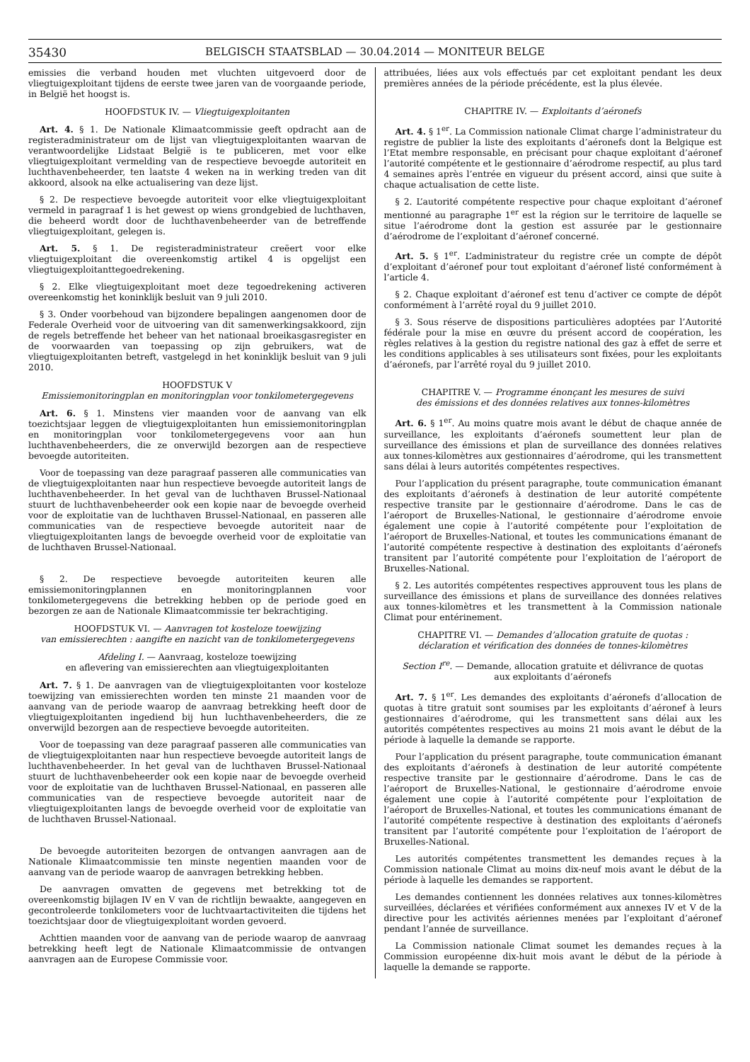35430 BELGISCH STAATSBLAD — 30.04.2014 — MONITEUR BELGE
emissies die verband houden met vluchten uitgevoerd door de vliegtuigexploitant tijdens de eerste twee jaren van de voorgaande periode, in België het hoogst is.
HOOFDSTUK IV. — Vliegtuigexploitanten
Art. 4. § 1. De Nationale Klimaatcommissie geeft opdracht aan de registeradministrateur om de lijst van vliegtuigexploitanten waarvan de verantwoordelijke Lidstaat België is te publiceren, met voor elke vliegtuigexploitant vermelding van de respectieve bevoegde autoriteit en luchthavenbeheerder, ten laatste 4 weken na in werking treden van dit akkoord, alsook na elke actualisering van deze lijst.
§ 2. De respectieve bevoegde autoriteit voor elke vliegtuigexploitant vermeld in paragraaf 1 is het gewest op wiens grondgebied de luchthaven, die beheerd wordt door de luchthavenbeheerder van de betreffende vliegtuigexploitant, gelegen is.
Art. 5. § 1. De registeradministrateur creëert voor elke vliegtuigexploitant die overeenkomstig artikel 4 is opgelijst een vliegtuigexploitanttegoedrekening.
§ 2. Elke vliegtuigexploitant moet deze tegoedrekening activeren overeenkomstig het koninklijk besluit van 9 juli 2010.
§ 3. Onder voorbehoud van bijzondere bepalingen aangenomen door de Federale Overheid voor de uitvoering van dit samenwerkingsakkoord, zijn de regels betreffende het beheer van het nationaal broeikasgasregister en de voorwaarden van toepassing op zijn gebruikers, wat de vliegtuigexploitanten betreft, vastgelegd in het koninklijk besluit van 9 juli 2010.
HOOFDSTUK V
Emissiemonitoringplan en monitoringplan voor tonkilometergegevens
Art. 6. § 1. Minstens vier maanden voor de aanvang van elk toezichtsjaar leggen de vliegtuigexploitanten hun emissiemonitoringplan en monitoringplan voor tonkilometergegevens voor aan hun luchthavenbeheerders, die ze onverwijld bezorgen aan de respectieve bevoegde autoriteiten.
Voor de toepassing van deze paragraaf passeren alle communicaties van de vliegtuigexploitanten naar hun respectieve bevoegde autoriteit langs de luchthavenbeheerder. In het geval van de luchthaven Brussel-Nationaal stuurt de luchthavenbeheerder ook een kopie naar de bevoegde overheid voor de exploitatie van de luchthaven Brussel-Nationaal, en passeren alle communicaties van de respectieve bevoegde autoriteit naar de vliegtuigexploitanten langs de bevoegde overheid voor de exploitatie van de luchthaven Brussel-Nationaal.
§ 2. De respectieve bevoegde autoriteiten keuren alle emissiemonitoringplannen en monitoringplannen voor tonkilometergegevens die betrekking hebben op de periode goed en bezorgen ze aan de Nationale Klimaatcommissie ter bekrachtiging.
HOOFDSTUK VI. — Aanvragen tot kosteloze toewijzing
van emissierechten : aangifte en nazicht van de tonkilometergegevens
Afdeling I. — Aanvraag, kosteloze toewijzing
en aflevering van emissierechten aan vliegtuigexploitanten
Art. 7. § 1. De aanvragen van de vliegtuigexploitanten voor kosteloze toewijzing van emissierechten worden ten minste 21 maanden voor de aanvang van de periode waarop de aanvraag betrekking heeft door de vliegtuigexploitanten ingediend bij hun luchthavenbeheerders, die ze onverwijld bezorgen aan de respectieve bevoegde autoriteiten.
Voor de toepassing van deze paragraaf passeren alle communicaties van de vliegtuigexploitanten naar hun respectieve bevoegde autoriteit langs de luchthavenbeheerder. In het geval van de luchthaven Brussel-Nationaal stuurt de luchthavenbeheerder ook een kopie naar de bevoegde overheid voor de exploitatie van de luchthaven Brussel-Nationaal, en passeren alle communicaties van de respectieve bevoegde autoriteit naar de vliegtuigexploitanten langs de bevoegde overheid voor de exploitatie van de luchthaven Brussel-Nationaal.
De bevoegde autoriteiten bezorgen de ontvangen aanvragen aan de Nationale Klimaatcommissie ten minste negentien maanden voor de aanvang van de periode waarop de aanvragen betrekking hebben.
De aanvragen omvatten de gegevens met betrekking tot de overeenkomstig bijlagen IV en V van de richtlijn bewaakte, aangegeven en gecontroleerde tonkilometers voor de luchtvaartactiviteiten die tijdens het toezichtsjaar door de vliegtuigexploitant worden gevoerd.
Achttien maanden voor de aanvang van de periode waarop de aanvraag betrekking heeft legt de Nationale Klimaatcommissie de ontvangen aanvragen aan de Europese Commissie voor.
attribuées, liées aux vols effectués par cet exploitant pendant les deux premières années de la période précédente, est la plus élevée.
CHAPITRE IV. — Exploitants d’aéronefs
Art. 4. § 1<sup>er</sup>. La Commission nationale Climat charge l’administrateur du registre de publier la liste des exploitants d’aéronefs dont la Belgique est l’Etat membre responsable, en précisant pour chaque exploitant d’aéronef l’autorité compétente et le gestionnaire d’aérodrome respectif, au plus tard 4 semaines après l’entrée en vigueur du présent accord, ainsi que suite à chaque actualisation de cette liste.
§ 2. L’autorité compétente respective pour chaque exploitant d’aéronef mentionné au paragraphe 1<sup>er</sup> est la région sur le territoire de laquelle se situe l’aérodrome dont la gestion est assurée par le gestionnaire d’aérodrome de l’exploitant d’aéronef concerné.
Art. 5. § 1<sup>er</sup>. L’administrateur du registre crée un compte de dépôt d’exploitant d’aéronef pour tout exploitant d’aéronef listé conformément à l’article 4.
§ 2. Chaque exploitant d’aéronef est tenu d’activer ce compte de dépôt conformément à l’arrêté royal du 9 juillet 2010.
§ 3. Sous réserve de dispositions particulières adoptées par l’Autorité fédérale pour la mise en œuvre du présent accord de coopération, les règles relatives à la gestion du registre national des gaz à effet de serre et les conditions applicables à ses utilisateurs sont fixées, pour les exploitants d’aéronefs, par l’arrêté royal du 9 juillet 2010.
CHAPITRE V. — Programme énonçant les mesures de suivi
des émissions et des données relatives aux tonnes-kilomètres
Art. 6. § 1<sup>er</sup>. Au moins quatre mois avant le début de chaque année de surveillance, les exploitants d’aéronefs soumettent leur plan de surveillance des émissions et plan de surveillance des données relatives aux tonnes-kilomètres aux gestionnaires d’aérodrome, qui les transmettent sans délai à leurs autorités compétentes respectives.
Pour l’application du présent paragraphe, toute communication émanant des exploitants d’aéronefs à destination de leur autorité compétente respective transite par le gestionnaire d’aérodrome. Dans le cas de l’aéroport de Bruxelles-National, le gestionnaire d’aérodrome envoie également une copie à l’autorité compétente pour l’exploitation de l’aéroport de Bruxelles-National, et toutes les communications émanant de l’autorité compétente respective à destination des exploitants d’aéronefs transitent par l’autorité compétente pour l’exploitation de l’aéroport de Bruxelles-National.
§ 2. Les autorités compétentes respectives approuvent tous les plans de surveillance des émissions et plans de surveillance des données relatives aux tonnes-kilomètres et les transmettent à la Commission nationale Climat pour entérinement.
CHAPITRE VI. — Demandes d’allocation gratuite de quotas :
déclaration et vérification des données de tonnes-kilomètres
Section I<sup>re</sup>. — Demande, allocation gratuite et délivrance de quotas
aux exploitants d’aéronefs
Art. 7. § 1<sup>er</sup>. Les demandes des exploitants d’aéronefs d’allocation de quotas à titre gratuit sont soumises par les exploitants d’aéronef à leurs gestionnaires d’aérodrome, qui les transmettent sans délai aux les autorités compétentes respectives au moins 21 mois avant le début de la période à laquelle la demande se rapporte.
Pour l’application du présent paragraphe, toute communication émanant des exploitants d’aéronefs à destination de leur autorité compétente respective transite par le gestionnaire d’aérodrome. Dans le cas de l’aéroport de Bruxelles-National, le gestionnaire d’aérodrome envoie également une copie à l’autorité compétente pour l’exploitation de l’aéroport de Bruxelles-National, et toutes les communications émanant de l’autorité compétente respective à destination des exploitants d’aéronefs transitent par l’autorité compétente pour l’exploitation de l’aéroport de Bruxelles-National.
Les autorités compétentes transmettent les demandes reçues à la Commission nationale Climat au moins dix-neuf mois avant le début de la période à laquelle les demandes se rapportent.
Les demandes contiennent les données relatives aux tonnes-kilomètres surveillées, déclarées et vérifiées conformément aux annexes IV et V de la directive pour les activités aériennes menées par l’exploitant d’aéronef pendant l’année de surveillance.
La Commission nationale Climat soumet les demandes reçues à la Commission européenne dix-huit mois avant le début de la période à laquelle la demande se rapporte.